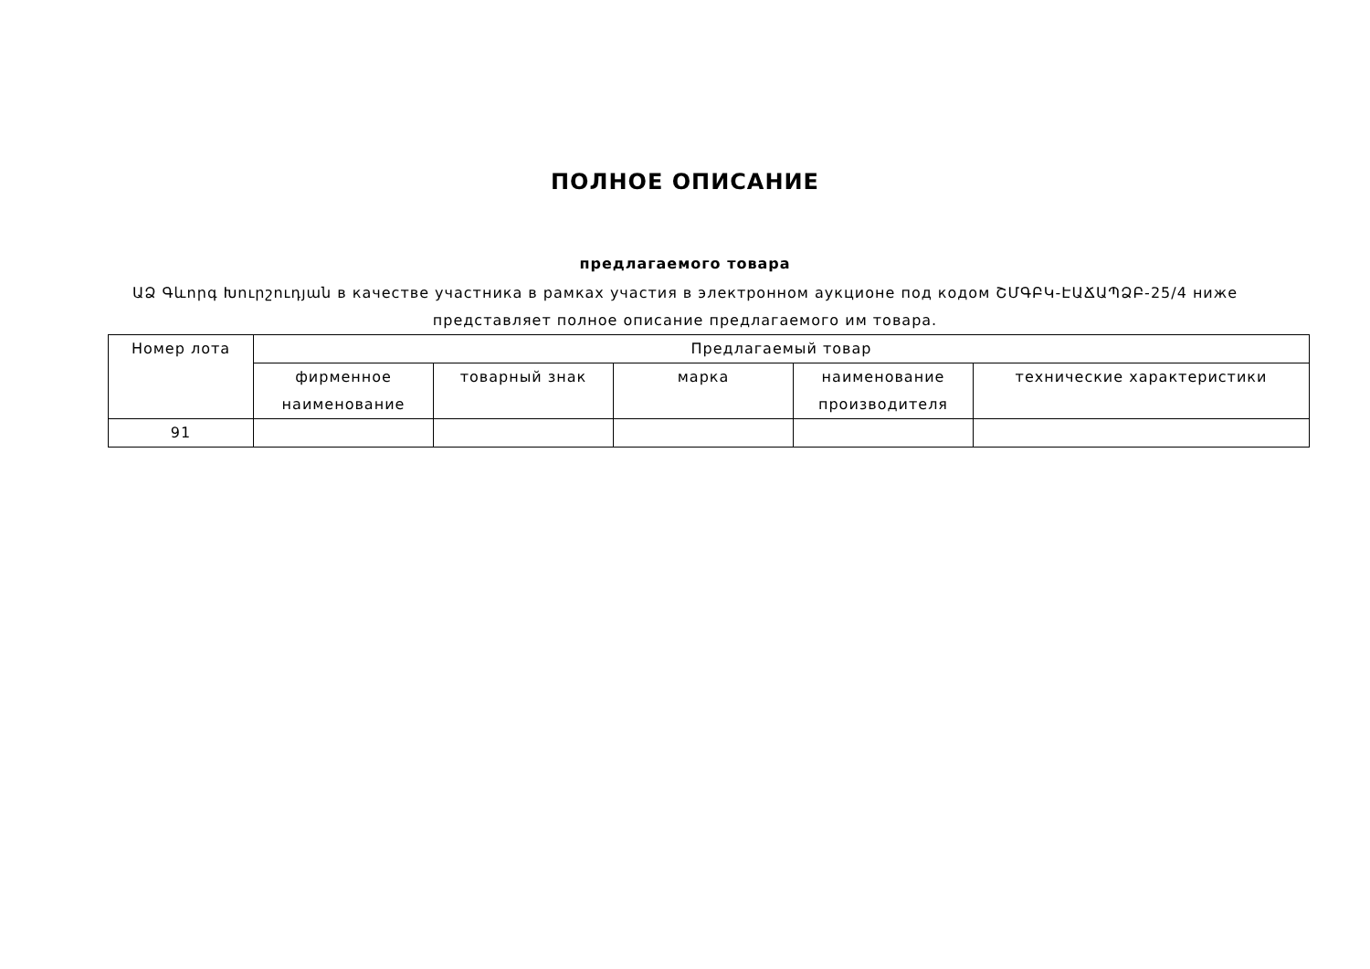ПОЛНОЕ ОПИСАНИЕ
предлагаемого товара
ԱՁ Գևորգ Խուրշուդյան в качестве участника в рамках участия в электронном аукционе под кодом ՇՄԳԲԿ-ԷԱՃԱՊՁԲ-25/4 ниже представляет полное описание предлагаемого им товара.
| Номер лота | Предлагаемый товар | | | | |
| --- | --- | --- | --- | --- | --- |
| | фирменное наименование | товарный знак | марка | наименование производителя | технические характеристики |
| 91 | | | | | |